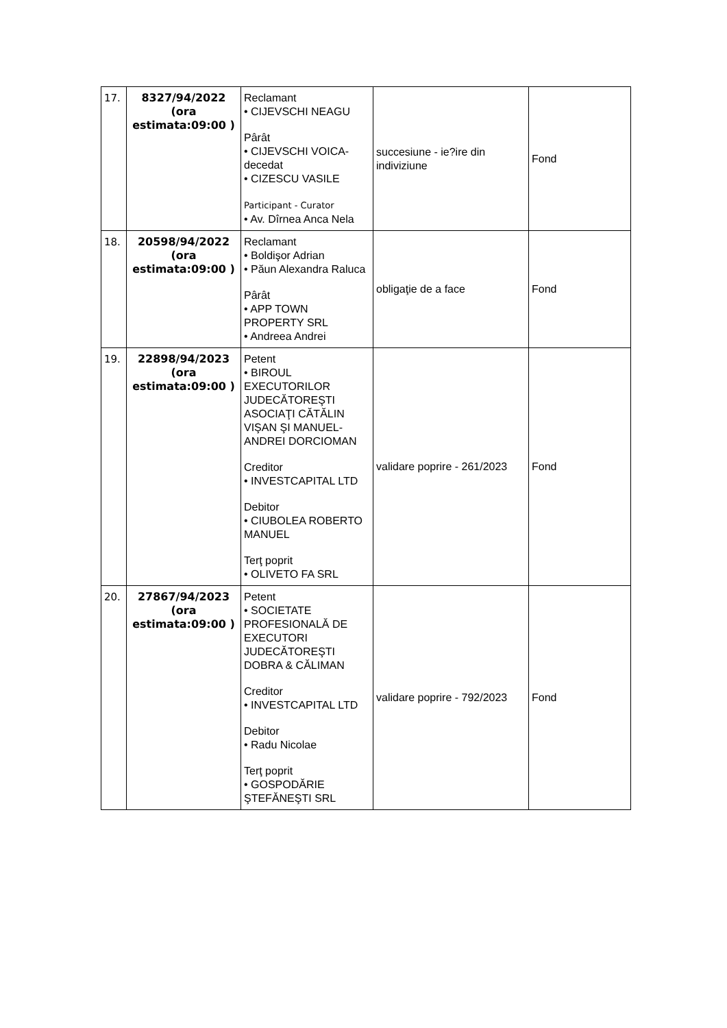| 17. | 8327/94/2022 (ora estimata:09:00 ) | Reclamant • CIJEVSCHI NEAGU Pârât • CIJEVSCHI VOICA-decedat • CIZESCU VASILE Participant - Curator • Av. Dîrnea Anca Nela | succesiune - ie?ire din indiviziune | Fond |
| 18. | 20598/94/2022 (ora estimata:09:00 ) | Reclamant • Boldişor Adrian • Păun Alexandra Raluca Pârât • APP TOWN PROPERTY SRL • Andreea Andrei | obligaţie de a face | Fond |
| 19. | 22898/94/2023 (ora estimata:09:00 ) | Petent • BIROUL EXECUTORILOR JUDECĂTOREŞTI ASOCIAŢI CĂTĂLIN VIŞAN ŞI MANUEL-ANDREI DORCIOMAN Creditor • INVESTCAPITAL LTD Debitor • CIUBOLEA ROBERTO MANUEL Terţ poprit • OLIVETO FA SRL | validare poprire - 261/2023 | Fond |
| 20. | 27867/94/2023 (ora estimata:09:00 ) | Petent • SOCIETATE PROFESIONALĂ DE EXECUTORI JUDECĂTOREŞTI DOBRA & CĂLIMAN Creditor • INVESTCAPITAL LTD Debitor • Radu Nicolae Terţ poprit • GOSPODĂRIE ŞTEFĂNEŞTI SRL | validare poprire - 792/2023 | Fond |